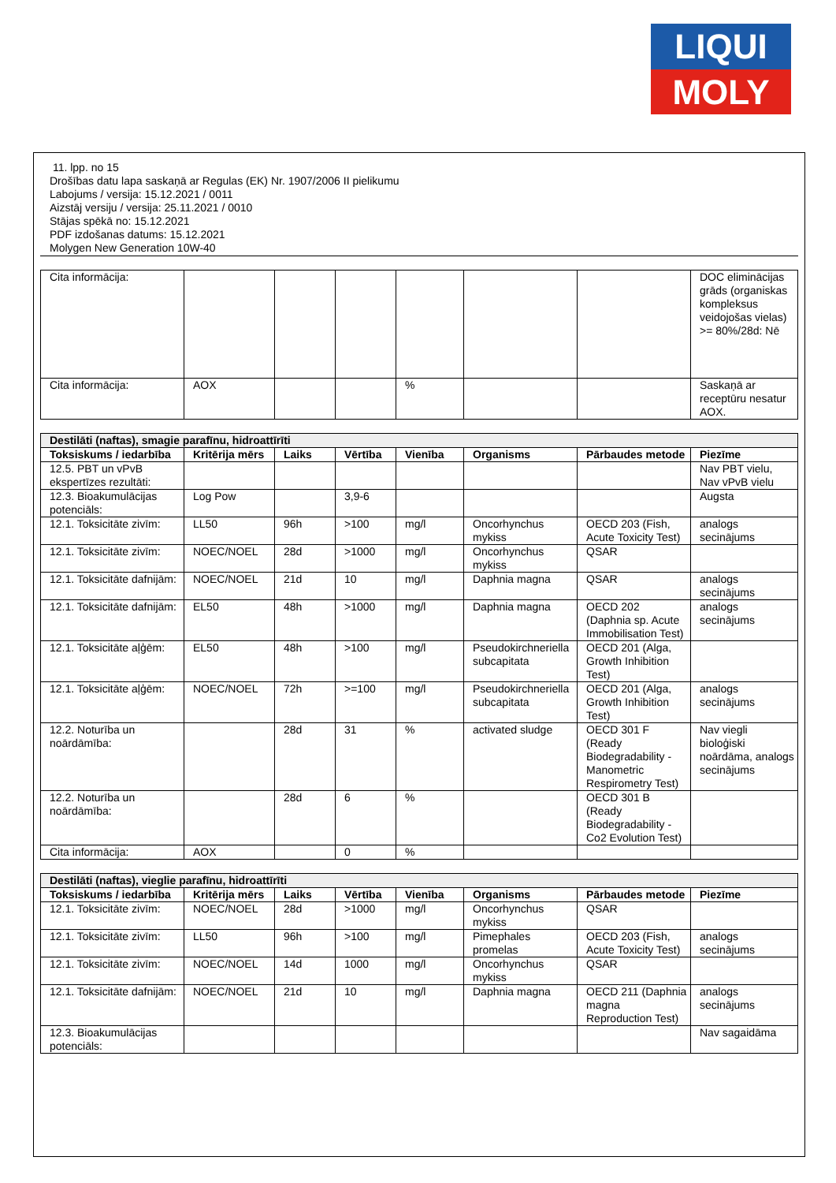LIQUI
MOLY
11. lpp. no 15
Drošības datu lapa saskaņā ar Regulas (EK) Nr. 1907/2006 II pielikumu
Labojums / versija: 15.12.2021 / 0011
Aizstāj versiju / versija: 25.11.2021 / 0010
Stājas spēkā no: 15.12.2021
PDF izdošanas datums: 15.12.2021
Molygen New Generation 10W-40
| Cita informācija: | | | | | | | DOC eliminācijas grāds (organiskas kompleksus veidojošas vielas) >= 80%/28d: Nē |
| Cita informācija: | AOX | | | % | | | Saskaņā ar receptūru nesatur AOX. |
| Destilāti (naftas), smagie parafīnu, hidroattīrīti | | | | | | | |
| Toksiskums / iedarbība | Kritērija mērs | Laiks | Vērtība | Vienība | Organisms | Pārbaudes metode | Piezīme |
| 12.5. PBT un vPvB ekspertīzes rezultāti: | | | | | | | Nav PBT vielu, Nav vPvB vielu |
| 12.3. Bioakumulācijas potenciāls: | Log Pow | | 3,9-6 | | | | Augsta |
| 12.1. Toksicitāte zivīm: | LL50 | 96h | >100 | mg/l | Oncorhynchus mykiss | OECD 203 (Fish, Acute Toxicity Test) | analogs secinājums |
| 12.1. Toksicitāte zivīm: | NOEC/NOEL | 28d | >1000 | mg/l | Oncorhynchus mykiss | QSAR | |
| 12.1. Toksicitāte dafnijām: | NOEC/NOEL | 21d | 10 | mg/l | Daphnia magna | QSAR | analogs secinājums |
| 12.1. Toksicitāte dafnijām: | EL50 | 48h | >1000 | mg/l | Daphnia magna | OECD 202 (Daphnia sp. Acute Immobilisation Test) | analogs secinājums |
| 12.1. Toksicitāte aļģēm: | EL50 | 48h | >100 | mg/l | Pseudokirchneriella subcapitata | OECD 201 (Alga, Growth Inhibition Test) | |
| 12.1. Toksicitāte aļģēm: | NOEC/NOEL | 72h | >=100 | mg/l | Pseudokirchneriella subcapitata | OECD 201 (Alga, Growth Inhibition Test) | analogs secinājums |
| 12.2. Noturība un noārdāmība: | | 28d | 31 | % | activated sludge | OECD 301 F (Ready Biodegradability - Manometric Respirometry Test) | Nav viegli bioloģiski noārdāma, analogs secinājums |
| 12.2. Noturība un noārdāmība: | | 28d | 6 | % | | OECD 301 B (Ready Biodegradability - Co2 Evolution Test) | |
| Cita informācija: | AOX | | 0 | % | | | |
| Destilāti (naftas), vieglie parafīnu, hidroattīrīti | | | | | | | |
| Toksiskums / iedarbība | Kritērija mērs | Laiks | Vērtība | Vienība | Organisms | Pārbaudes metode | Piezīme |
| 12.1. Toksicitāte zivīm: | NOEC/NOEL | 28d | >1000 | mg/l | Oncorhynchus mykiss | QSAR | |
| 12.1. Toksicitāte zivīm: | LL50 | 96h | >100 | mg/l | Pimephales promelas | OECD 203 (Fish, Acute Toxicity Test) | analogs secinājums |
| 12.1. Toksicitāte zivīm: | NOEC/NOEL | 14d | 1000 | mg/l | Oncorhynchus mykiss | QSAR | |
| 12.1. Toksicitāte dafnijām: | NOEC/NOEL | 21d | 10 | mg/l | Daphnia magna | OECD 211 (Daphnia magna Reproduction Test) | analogs secinājums |
| 12.3. Bioakumulācijas potenciāls: | | | | | | | Nav sagaidāma |